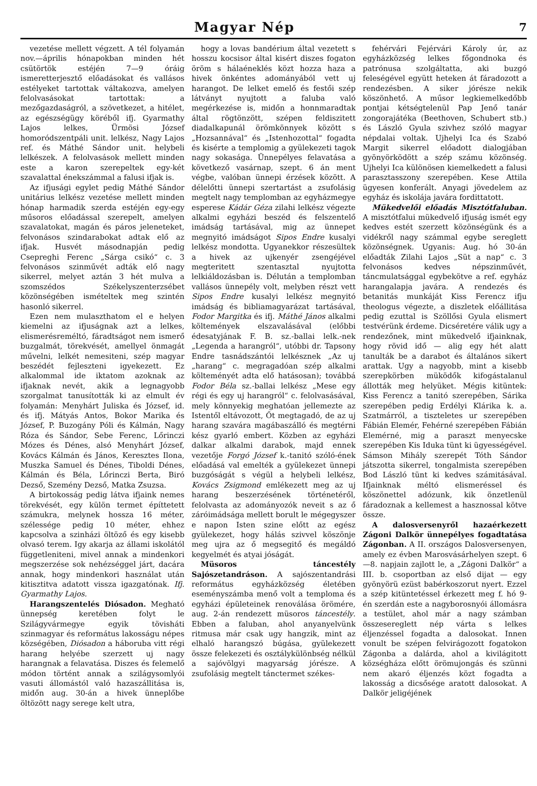Magyar Nép 7
vezetése mellett végzett. A tél folyamán nov.—április hónapokban minden hét csütörtök estéjén 7—9 óráig ismeretterjesztő előadásokat és vallásos estélyeket tartottak váltakozva, amelyen felolvasásokat tartottak: a mezőgazdaságról, a szövetkezet, a hitélet, az egészségügy köréből ifj. Gyarmathy Lajos lelkes, Ürmösi József homoródszentpáli unit. lelkész, Nagy Lajos ref. és Máthé Sándor unit. helybeli lelkészek. A felolvasások mellett minden este a karon szerepeltek egy-két szavalattal énekszámmal a falusi ifjak is.
Az ifjusági egylet pedig Máthé Sándor unitárius lelkész vezetése mellett minden hónap harmadik szerda estéjén egy-egy műsoros előadással szerepelt, amelyen szavalatokat, magán és páros jeleneteket, felvonásos szindarabokat adtak elő az ifjak. Husvét másodnapján pedig Csepreghi Ferenc „Sárga csikó“ c. 3 felvonásos szinművét adták elő nagy sikerrel, melyet aztán 3 hét mulva a szomszédos Székelyszenterzsébet közönségében ismételtek meg szintén hasonló sikerrel.
Ezen nem mulaszthatom el e helyen kiemelni az ifjuságnak azt a lelkes, elismerésreméltó, fáradtságot nem ismerő buzgalmát, törekvését, amellyel önmagát művelni, lelkét nemesiteni, szép magyar beszédét fejleszteni igyekezett. Ez alkalommal ide iktatom azoknak az ifjaknak nevét, akik a legnagyobb szorgalmat tanusították ki az elmult év folyamán: Menyhárt Juliska és József, id. és ifj. Mátyás Antos, Bokor Marika és József, P. Buzogány Póli és Kálmán, Nagy Róza és Sándor, Sebe Ferenc, Lőrinczi Mózes és Dénes, alsó Menyhárt József, Kovács Kálmán és János, Keresztes Ilona, Muszka Samuel és Dénes, Tiboldi Dénes, Kálmán és Béla, Lőrinczi Berta, Biró Dezső, Szemény Dezső, Matka Zsuzsa.
A birtokosság pedig látva ifjaink nemes törekvését, egy külön termet építtetett számukra, melynek hossza 16 méter, szélessége pedig 10 méter, ehhez kapcsolva a szinházi öltöző és egy kisebb olvasó terem. Igy akarja az állami iskolától függetleniteni, mivel annak a mindenkori megszerzése sok nehézséggel járt, dacára annak, hogy mindenkori használat után kitisztitva adatott vissza igazgatónak. Ifj. Gyarmathy Lajos.
Harangszentelés Diósadon. Megható ünnepség keretében folyt le Szilágyvármegye egyik tövisháti szinmagyar és református lakosságu népes községében, Diósadon a háboruba vitt régi harang helyébe szerzett uj nagy harangnak a felavatása. Diszes és felemelő módon történt annak a szilágysomlyói vasuti állomástól való hazaszállitása is, midőn aug. 30-án a hivek ünneplőbe öltözött nagy serege kelt utra,
hogy a lovas bandérium által vezetett s hosszu kocsisor által kisért diszes fogaton öröm s hálaéneklés közt hozza haza a hivek önkéntes adományából vett uj harangot. De lelket emelő és festői szép látványt nyujtott a faluba való megérkezése is, midőn a honnmaradtak által rögtönzött, szépen feldiszitett diadalkapunál örömkönnyek között s „Hozsannával“ és „Istenhozottal“ fogadta és kisérte a templomig a gyülekezeti tagok nagy sokasága. Ünnepélyes felavatása a következő vasárnap, szept. 6 án ment végbe, valóban ünnepi érzések között. A délelőtti ünnepi szertartást a zsufolásig megtelt nagy templomban az egyházmegye esperese Kádár Géza zilahi lelkész végezte alkalmi egyházi beszéd és felszentelő imádság tartásával, mig az ünnepet megnyitó imádságot Sipos Endre kusalyi lelkész mondotta. Ugyanekkor részesültek a hivek az ujkenyér zsengéjével megteritett szentasztal nyujtotta lelkiáldozásban is. Délután a templomban vallásos ünnepély volt, melyben részt vett Sipos Endre kusalyi lelkész megnyitó imádság és bibliamagyarázat tartásával, Fodor Margitka és ifj. Máthé János alkalmi költemények elszavalásával (előbbi édesatyjának F. B. sz.-ballai lelk.-nek „Legenda a harangról“, utóbbi dr. Tapsony Endre tasnádszántói lelkésznek „Az uj „harang“ c. megragadóan szép alkalmi költeményét adta elő hatásosan); továbbá Fodor Béla sz.-ballai lelkész „Mese egy régi és egy uj harangról“ c. felolvasásával, mely könnyekig meghatóan jellemezte az Istentől eltávozott, Őt megtagadó, de az uj harang szavára magábaszálló és megtérni kész gyarló embert. Közben az egyházi dalkar alkalmi darabok, majd ennek vezetője Forgó József k.-tanitó szóló-ének előadásá val emelték a gyülekezet ünnepi buzgóságát s végül a helybeli lelkész, Kovács Zsigmond emlékezett meg az uj harang beszerzésének történetéről, felolvasta az adományozók neveit s az ő záróimádsága mellett borult le mégegyszer e napon Isten szine előtt az egész gyülekezet, hogy hálás szivvel köszönje meg ujra az ő megsegitő és megáldó kegyelmét és atyai jóságát.
Müsoros táncestély Sajószetandráson. A sajószentandrási református egyházközség életében eseményszámba menő volt a temploma és egyházi épületeinek renoválása örömére, aug. 2-án rendezett müsoros táncestély. Ebben a faluban, ahol anyanyelvünk ritmusa már csak ugy hangzik, mint az elhaló harangszó búgása, gyülekezett össze felekezeti és osztálykülönbség nélkül a sajóvölgyi magyarság jórésze. A zsufolásig megtelt tánctermet székes-
fehérvári Fejérvári Károly úr, az egyházközség lelkes főgondnoka és patrónusa szolgáltatta, aki buzgó feleségével együtt heteken át fáradozott a rendezésben. A siker jórésze nekik köszönhető. A műsor legkiemelkedőbb pontjai kétségtelenül Pap Jenő tanár zongorajátéka (Beethoven, Schubert stb.) és László Gyula szivhez szóló magyar népdalai voltak. Ujhelyi Ica és Szabó Margit sikerrel előadott dialogjában gyönyörködött a szép számu közönség. Ujhelyi Ica különösen kiemelkedett a falusi parasztasszony szerepében. Kese Attila ügyesen konferált. Anyagi jövedelem az egyház és iskolája javára fordittatott.
Mükedvelői előadás Misztótfaluban. A misztótfalui mükedvelő ifjuság ismét egy kedves estét szerzett közönségünk és a vidékről nagy számmal egybe sereglett közönségnek. Ugyanis: Aug. hó 30-án előadták Zilahi Lajos „Süt a nap“ c. 3 felvonásos kedves népszinművét, táncmulatsággal egybekötve a ref. egyház harangalapja javára. A rendezés és betanitás munkáját Kiss Ferencz ifju theologus végezte, a diszletek előállitása pedig ezuttal is Szöllősi Gyula elismert testvérünk érdeme. Dicséretére válik ugy a rendezőnek, mint mükedvelő ifjainknak, hogy rövid idő — alig egy hét alatt tanulták be a darabot és általános sikert arattak. Ugy a nagyobb, mint a kisebb szerepkörben müködők kifogástalanul állották meg helyüket. Mégis kitüntek: Kiss Ferencz a tanitó szerepében, Sárika szerepében pedig Erdélyi Klárika k. a. Szatmárról, a tiszteletes ur szerepében Fábián Elemér, Fehérné szerepében Fábián Elemérné, mig a paraszt menyecske szerepében Kis Iduka tünt ki ügyességével. Sámson Mihály szerepét Tóth Sándor játszotta sikerrel, tongalmista szerepében Bod László tünt ki kedves számitásával. Ifjainknak méltó elismeréssel és köszönettel adózunk, kik önzetlenül fáradoznak a kellemest a hasznossal kötve össze.
A dalosversenyről hazaérkezett Zágoni Dalkör ünnepélyes fogadtatása Zágonban. A II. országos Dalosversenyen, amely ez évben Marosvásárhelyen szept. 6—8. napjain zajlott le, a „Zágoni Dalkör“ a III. b. csoportban az első dijat — egy gyönyörü ezüst babérkoszorut nyert. Ezzel a szép kitüntetéssel érkezett meg f. hó 9-én szerdán este a nagyborosnyói állomásra a testület, ahol már a nagy számban összesereglett nép várta s lelkes éljenzéssel fogadta a dalosokat. Innen vonult be szépen felvirágozott fogatokon Zágonba a dalárda, ahol a kivilágitott községháza előtt örömujongás és szünni nem akaró éljenzés közt fogadta a lakosság a dicsősége aratott dalosokat. A Dalkör jeligéjének